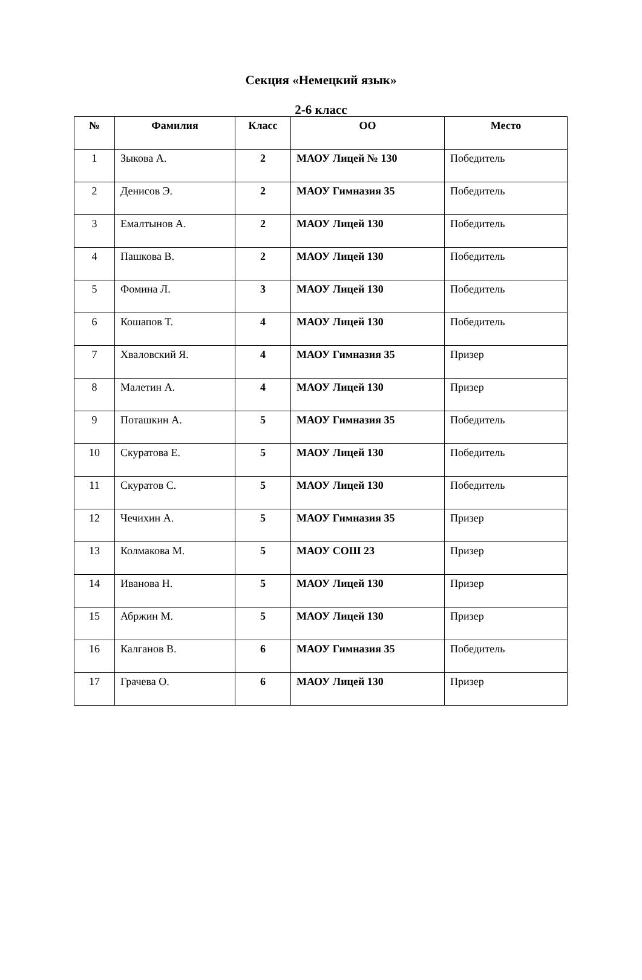Секция «Немецкий язык»
2-6 класс
| № | Фамилия | Класс | ОО | Место |
| --- | --- | --- | --- | --- |
| 1 | Зыкова А. | 2 | МАОУ Лицей № 130 | Победитель |
| 2 | Денисов Э. | 2 | МАОУ Гимназия 35 | Победитель |
| 3 | Емалтынов А. | 2 | МАОУ Лицей 130 | Победитель |
| 4 | Пашкова В. | 2 | МАОУ Лицей 130 | Победитель |
| 5 | Фомина Л. | 3 | МАОУ Лицей 130 | Победитель |
| 6 | Кошапов Т. | 4 | МАОУ Лицей 130 | Победитель |
| 7 | Хваловский Я. | 4 | МАОУ Гимназия 35 | Призер |
| 8 | Малетин А. | 4 | МАОУ Лицей 130 | Призер |
| 9 | Поташкин А. | 5 | МАОУ Гимназия 35 | Победитель |
| 10 | Скуратова Е. | 5 | МАОУ Лицей 130 | Победитель |
| 11 | Скуратов С. | 5 | МАОУ Лицей 130 | Победитель |
| 12 | Чечихин А. | 5 | МАОУ Гимназия 35 | Призер |
| 13 | Колмакова М. | 5 | МАОУ СОШ 23 | Призер |
| 14 | Иванова Н. | 5 | МАОУ Лицей 130 | Призер |
| 15 | Абржин М. | 5 | МАОУ Лицей 130 | Призер |
| 16 | Калганов В. | 6 | МАОУ Гимназия 35 | Победитель |
| 17 | Грачева О. | 6 | МАОУ Лицей 130 | Призер |